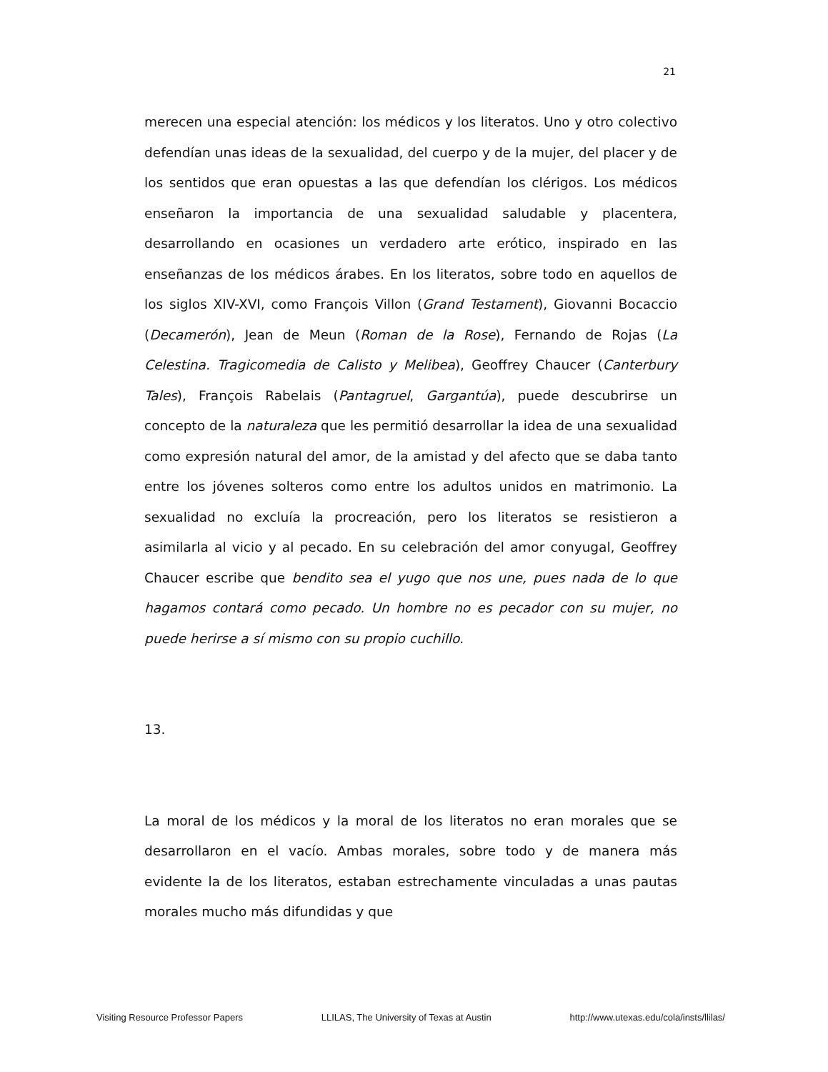21
merecen una especial atención: los médicos y los literatos. Uno y otro colectivo defendían unas ideas de la sexualidad, del cuerpo y de la mujer, del placer y de los sentidos que eran opuestas a las que defendían los clérigos. Los médicos enseñaron la importancia de una sexualidad saludable y placentera, desarrollando en ocasiones un verdadero arte erótico, inspirado en las enseñanzas de los médicos árabes. En los literatos, sobre todo en aquellos de los siglos XIV-XVI, como François Villon (Grand Testament), Giovanni Bocaccio (Decamerón), Jean de Meun (Roman de la Rose), Fernando de Rojas (La Celestina. Tragicomedia de Calisto y Melibea), Geoffrey Chaucer (Canterbury Tales), François Rabelais (Pantagruel, Gargantúa), puede descubrirse un concepto de la naturaleza que les permitió desarrollar la idea de una sexualidad como expresión natural del amor, de la amistad y del afecto que se daba tanto entre los jóvenes solteros como entre los adultos unidos en matrimonio. La sexualidad no excluía la procreación, pero los literatos se resistieron a asimilarla al vicio y al pecado. En su celebración del amor conyugal, Geoffrey Chaucer escribe que bendito sea el yugo que nos une, pues nada de lo que hagamos contará como pecado. Un hombre no es pecador con su mujer, no puede herirse a sí mismo con su propio cuchillo.
13.
La moral de los médicos y la moral de los literatos no eran morales que se desarrollaron en el vacío. Ambas morales, sobre todo y de manera más evidente la de los literatos, estaban estrechamente vinculadas a unas pautas morales mucho más difundidas y que
Visiting Resource Professor Papers LLILAS, The University of Texas at Austin http://www.utexas.edu/cola/insts/llilas/